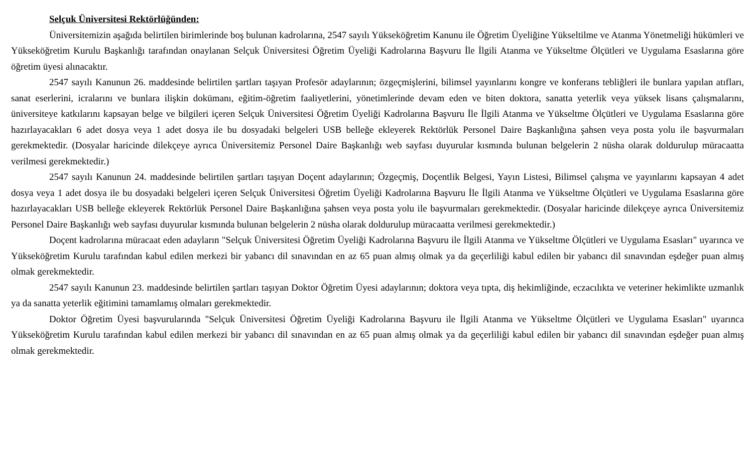Selçuk Üniversitesi Rektörlüğünden:
Üniversitemizin aşağıda belirtilen birimlerinde boş bulunan kadrolarına, 2547 sayılı Yükseköğretim Kanunu ile Öğretim Üyeliğine Yükseltilme ve Atanma Yönetmeliği hükümleri ve Yükseköğretim Kurulu Başkanlığı tarafından onaylanan Selçuk Üniversitesi Öğretim Üyeliği Kadrolarına Başvuru İle İlgili Atanma ve Yükseltme Ölçütleri ve Uygulama Esaslarına göre öğretim üyesi alınacaktır.
2547 sayılı Kanunun 26. maddesinde belirtilen şartları taşıyan Profesör adaylarının; özgeçmişlerini, bilimsel yayınlarını kongre ve konferans tebliğleri ile bunlara yapılan atıfları, sanat eserlerini, icralarını ve bunlara ilişkin dokümanı, eğitim-öğretim faaliyetlerini, yönetimlerinde devam eden ve biten doktora, sanatta yeterlik veya yüksek lisans çalışmalarını, üniversiteye katkılarını kapsayan belge ve bilgileri içeren Selçuk Üniversitesi Öğretim Üyeliği Kadrolarına Başvuru İle İlgili Atanma ve Yükseltme Ölçütleri ve Uygulama Esaslarına göre hazırlayacakları 6 adet dosya veya 1 adet dosya ile bu dosyadaki belgeleri USB belleğe ekleyerek Rektörlük Personel Daire Başkanlığına şahsen veya posta yolu ile başvurmaları gerekmektedir. (Dosyalar haricinde dilekçeye ayrıca Üniversitemiz Personel Daire Başkanlığı web sayfası duyurular kısmında bulunan belgelerin 2 nüsha olarak doldurulup müracaatta verilmesi gerekmektedir.)
2547 sayılı Kanunun 24. maddesinde belirtilen şartları taşıyan Doçent adaylarının; Özgeçmiş, Doçentlik Belgesi, Yayın Listesi, Bilimsel çalışma ve yayınlarını kapsayan 4 adet dosya veya 1 adet dosya ile bu dosyadaki belgeleri içeren Selçuk Üniversitesi Öğretim Üyeliği Kadrolarına Başvuru İle İlgili Atanma ve Yükseltme Ölçütleri ve Uygulama Esaslarına göre hazırlayacakları USB belleğe ekleyerek Rektörlük Personel Daire Başkanlığına şahsen veya posta yolu ile başvurmaları gerekmektedir. (Dosyalar haricinde dilekçeye ayrıca Üniversitemiz Personel Daire Başkanlığı web sayfası duyurular kısmında bulunan belgelerin 2 nüsha olarak doldurulup müracaatta verilmesi gerekmektedir.)
Doçent kadrolarına müracaat eden adayların "Selçuk Üniversitesi Öğretim Üyeliği Kadrolarına Başvuru ile İlgili Atanma ve Yükseltme Ölçütleri ve Uygulama Esasları" uyarınca ve Yükseköğretim Kurulu tarafından kabul edilen merkezi bir yabancı dil sınavından en az 65 puan almış olmak ya da geçerliliği kabul edilen bir yabancı dil sınavından eşdeğer puan almış olmak gerekmektedir.
2547 sayılı Kanunun 23. maddesinde belirtilen şartları taşıyan Doktor Öğretim Üyesi adaylarının; doktora veya tıpta, diş hekimliğinde, eczacılıkta ve veteriner hekimlikte uzmanlık ya da sanatta yeterlik eğitimini tamamlamış olmaları gerekmektedir.
Doktor Öğretim Üyesi başvurularında "Selçuk Üniversitesi Öğretim Üyeliği Kadrolarına Başvuru ile İlgili Atanma ve Yükseltme Ölçütleri ve Uygulama Esasları" uyarınca Yükseköğretim Kurulu tarafından kabul edilen merkezi bir yabancı dil sınavından en az 65 puan almış olmak ya da geçerliliği kabul edilen bir yabancı dil sınavından eşdeğer puan almış olmak gerekmektedir.